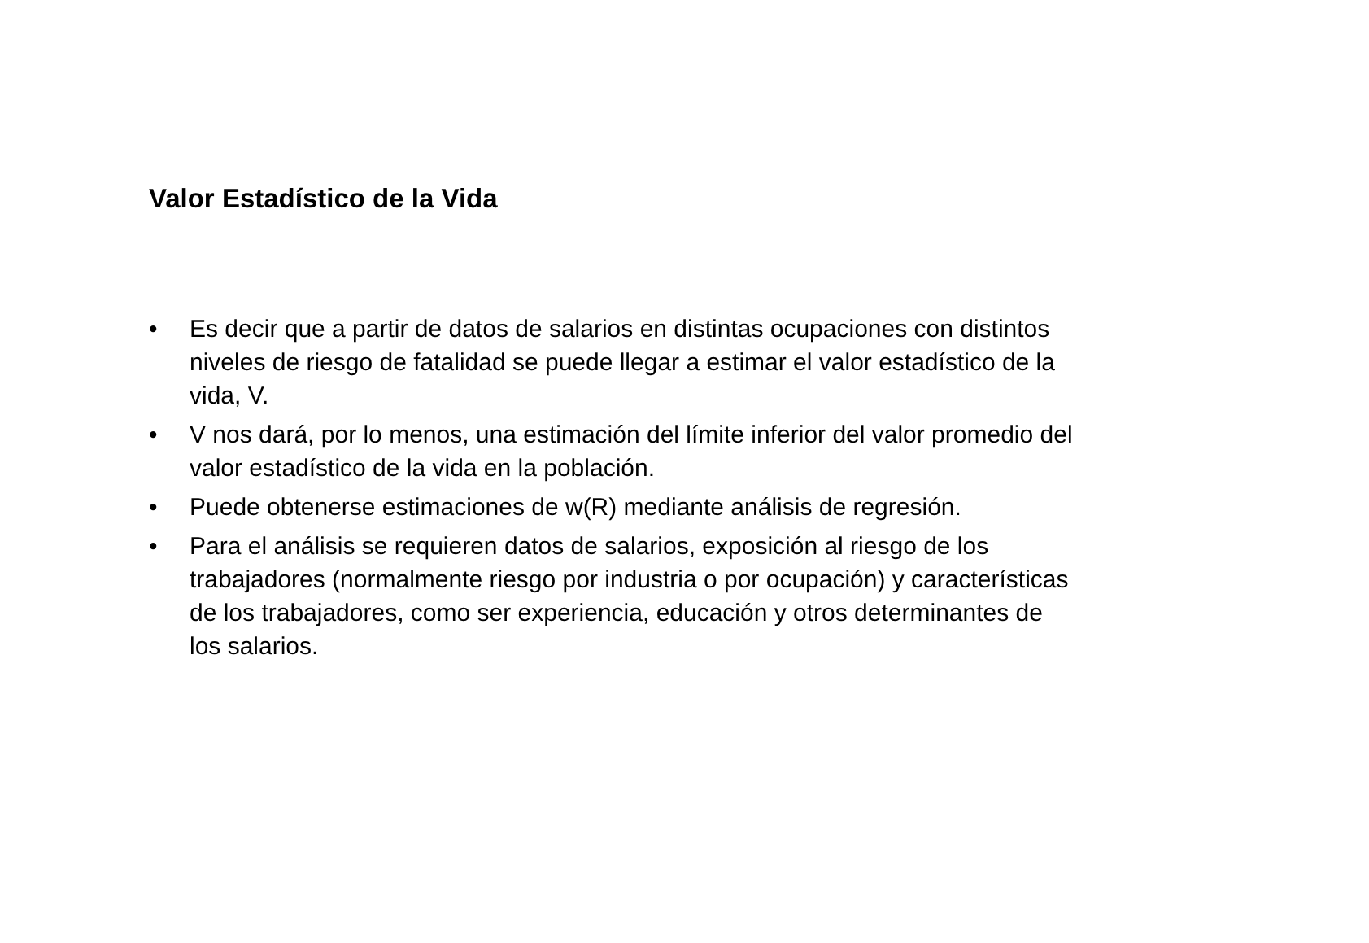Valor Estadístico de la Vida
• Es decir que a partir de datos de salarios en distintas ocupaciones con distintos niveles de riesgo de fatalidad se puede llegar a estimar el valor estadístico de la vida, V.
• V nos dará, por lo menos, una estimación del límite inferior del valor promedio del valor estadístico de la vida en la población.
• Puede obtenerse estimaciones de w(R) mediante análisis de regresión.
• Para el análisis se requieren datos de salarios, exposición al riesgo de los trabajadores (normalmente riesgo por industria o por ocupación) y características de los trabajadores, como ser experiencia, educación y otros determinantes de los salarios.